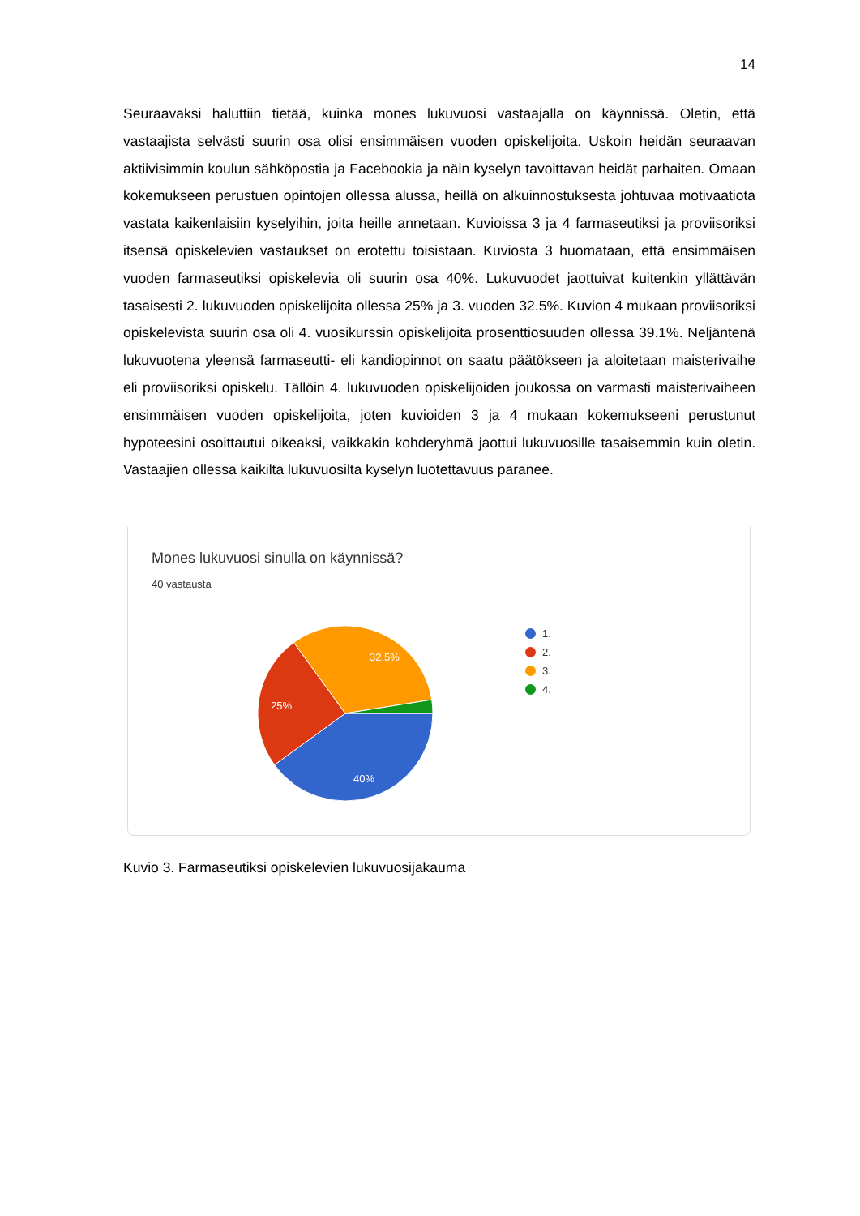14
Seuraavaksi haluttiin tietää, kuinka mones lukuvuosi vastaajalla on käynnissä. Oletin, että vastaajista selvästi suurin osa olisi ensimmäisen vuoden opiskelijoita. Uskoin heidän seuraavan aktiivisimmin koulun sähköpostia ja Facebookia ja näin kyselyn tavoittavan heidät parhaiten. Omaan kokemukseen perustuen opintojen ollessa alussa, heillä on alkuinnostuksesta johtuvaa motivaatiota vastata kaikenlaisiin kyselyihin, joita heille annetaan. Kuvioissa 3 ja 4 farmaseutiksi ja proviisoriksi itsensä opiskelevien vastaukset on erotettu toisistaan. Kuviosta 3 huomataan, että ensimmäisen vuoden farmaseutiksi opiskelevia oli suurin osa 40%. Lukuvuodet jaottuivat kuitenkin yllättävän tasaisesti 2. lukuvuoden opiskelijoita ollessa 25% ja 3. vuoden 32.5%. Kuvion 4 mukaan proviisoriksi opiskelevista suurin osa oli 4. vuosikurssin opiskelijoita prosenttiosuuden ollessa 39.1%. Neljäntenä lukuvuotena yleensä farmaseutti- eli kandiopinnot on saatu päätökseen ja aloitetaan maisterivaihe eli proviisoriksi opiskelu. Tällöin 4. lukuvuoden opiskelijoiden joukossa on varmasti maisterivaiheen ensimmäisen vuoden opiskelijoita, joten kuvioiden 3 ja 4 mukaan kokemukseeni perustunut hypoteesini osoittautui oikeaksi, vaikkakin kohderyhmä jaottui lukuvuosille tasaisemmin kuin oletin. Vastaajien ollessa kaikilta lukuvuosilta kyselyn luotettavuus paranee.
Mones lukuvuosi sinulla on käynnissä?
40 vastausta
32,5%
25%
40%
1.
2.
3.
4.
Kuvio 3. Farmaseutiksi opiskelevien lukuvuosijakauma